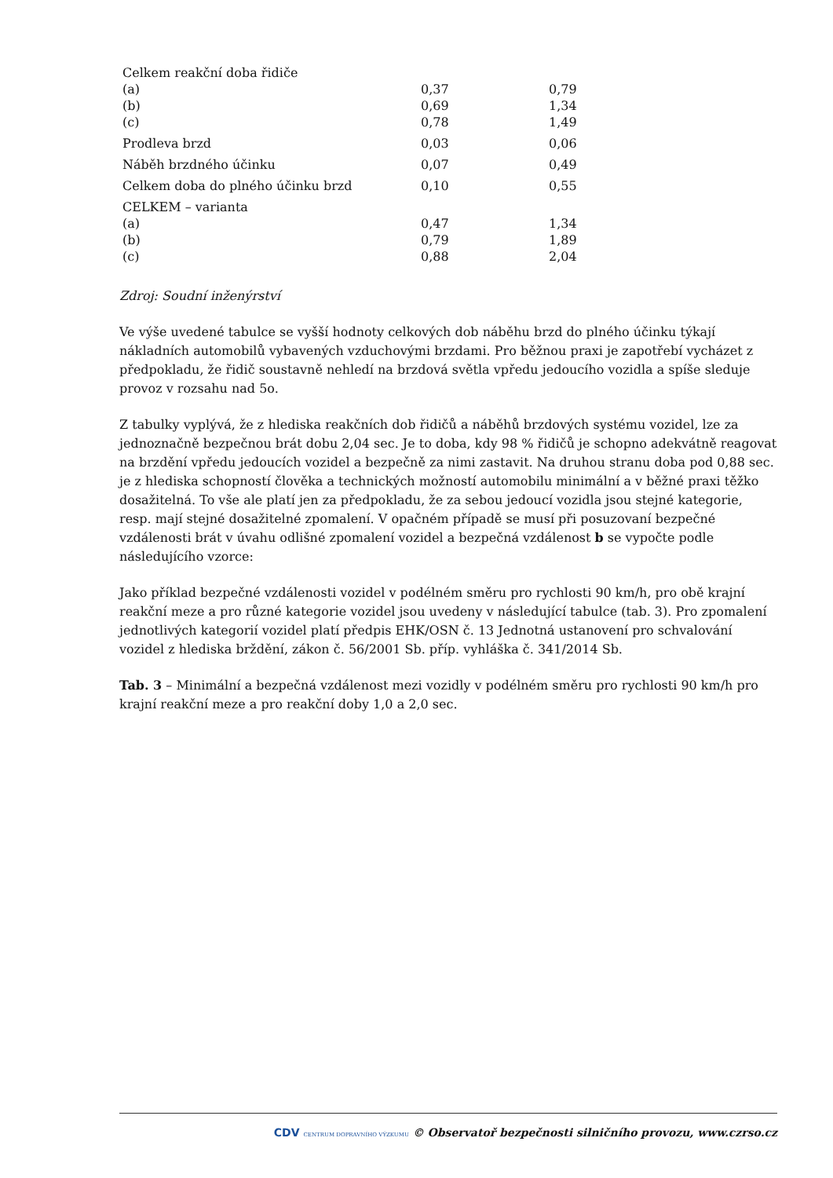| Celkem reakční doba řidiče | | |
| (a) | 0,37 | 0,79 |
| (b) | 0,69 | 1,34 |
| (c) | 0,78 | 1,49 |
| Prodleva brzd | 0,03 | 0,06 |
| Náběh brzdného účinku | 0,07 | 0,49 |
| Celkem doba do plného účinku brzd | 0,10 | 0,55 |
| CELKEM – varianta | | |
| (a) | 0,47 | 1,34 |
| (b) | 0,79 | 1,89 |
| (c) | 0,88 | 2,04 |
Zdroj: Soudní inženýrství
Ve výše uvedené tabulce se vyšší hodnoty celkových dob náběhu brzd do plného účinku týkají nákladních automobilů vybavených vzduchovými brzdami. Pro běžnou praxi je zapotřebí vycházet z předpokladu, že řidič soustavně nehledí na brzdová světla vpředu jedoucího vozidla a spíše sleduje provoz v rozsahu nad 5o.
Z tabulky vyplývá, že z hlediska reakčních dob řidičů a náběhů brzdových systému vozidel, lze za jednoznačně bezpečnou brát dobu 2,04 sec. Je to doba, kdy 98 % řidičů je schopno adekvátně reagovat na brzdění vpředu jedoucích vozidel a bezpečně za nimi zastavit. Na druhou stranu doba pod 0,88 sec. je z hlediska schopností člověka a technických možností automobilu minimální a v běžné praxi těžko dosažitelná. To vše ale platí jen za předpokladu, že za sebou jedoucí vozidla jsou stejné kategorie, resp. mají stejné dosažitelné zpomalení. V opačném případě se musí při posuzovaní bezpečné vzdálenosti brát v úvahu odlišné zpomalení vozidel a bezpečná vzdálenost b se vypočte podle následujícího vzorce:
Jako příklad bezpečné vzdálenosti vozidel v podélném směru pro rychlosti 90 km/h, pro obě krajní reakční meze a pro různé kategorie vozidel jsou uvedeny v následující tabulce (tab. 3). Pro zpomalení jednotlivých kategorií vozidel platí předpis EHK/OSN č. 13 Jednotná ustanovení pro schvalování vozidel z hlediska brždění, zákon č. 56/2001 Sb. příp. vyhláška č. 341/2014 Sb.
Tab. 3 – Minimální a bezpečná vzdálenost mezi vozidly v podélném směru pro rychlosti 90 km/h pro krajní reakční meze a pro reakční doby 1,0 a 2,0 sec.
CDV CENTRUM DOPRAVNÍHO VÝZKUMU © Observatoř bezpečnosti silničního provozu, www.czrso.cz